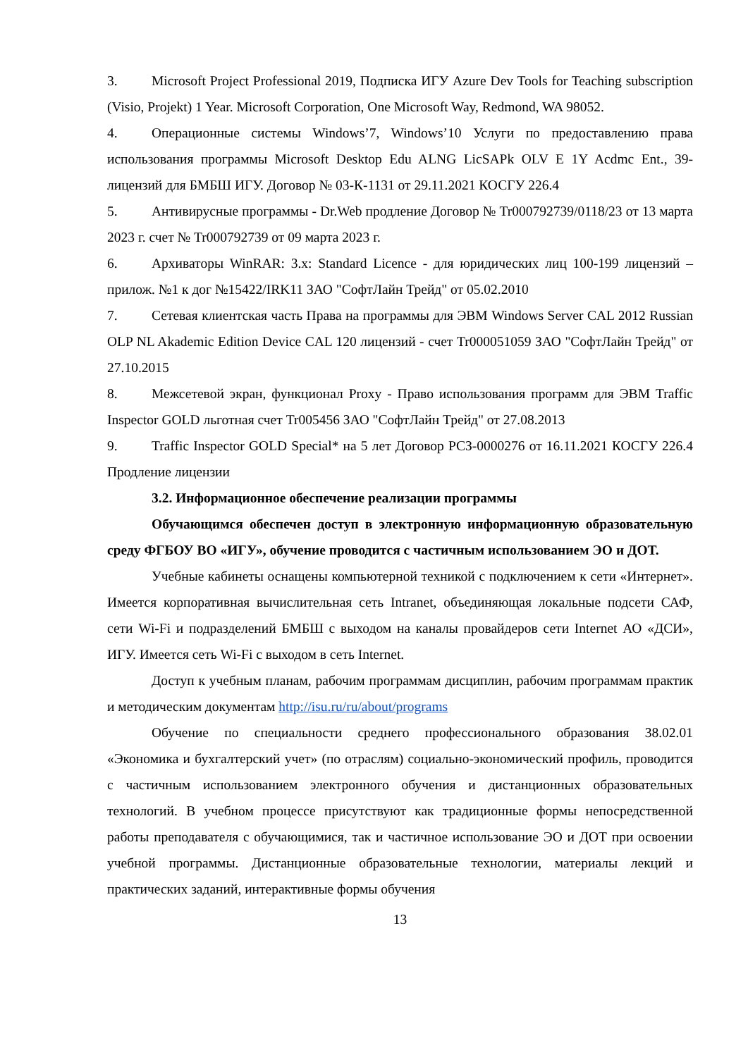3. Microsoft Project Professional 2019, Подписка ИГУ Azure Dev Tools for Teaching subscription (Visio, Projekt) 1 Year. Microsoft Corporation, One Microsoft Way, Redmond, WA 98052.
4. Операционные системы Windows’7, Windows’10 Услуги по предоставлению права использования программы Microsoft Desktop Edu ALNG LicSAPk OLV E 1Y Acdmc Ent., 39-лицензий для БМБШ ИГУ. Договор № 03-К-1131 от 29.11.2021 КОСГУ 226.4
5. Антивирусные программы - Dr.Web продление Договор № Tr000792739/0118/23 от 13 марта 2023 г. счет № Tr000792739 от 09 марта 2023 г.
6. Архиваторы WinRAR: 3.x: Standard Licence - для юридических лиц 100-199 лицензий – прилож. №1 к дог №15422/IRK11 ЗАО "СофтЛайн Трейд" от 05.02.2010
7. Сетевая клиентская часть Права на программы для ЭВМ Windows Server CAL 2012 Russian OLP NL Akademic Edition Device CAL 120 лицензий - счет Tr000051059 ЗАО "СофтЛайн Трейд" от 27.10.2015
8. Межсетевой экран, функционал Proxy - Право использования программ для ЭВМ Traffic Inspector GOLD льготная счет Tr005456 ЗАО "СофтЛайн Трейд" от 27.08.2013
9. Traffic Inspector GOLD Special* на 5 лет Договор РСЗ-0000276 от 16.11.2021 КОСГУ 226.4 Продление лицензии
3.2. Информационное обеспечение реализации программы
Обучающимся обеспечен доступ в электронную информационную образовательную среду ФГБОУ ВО «ИГУ», обучение проводится с частичным использованием ЭО и ДОТ.
Учебные кабинеты оснащены компьютерной техникой с подключением к сети «Интернет». Имеется корпоративная вычислительная сеть Intranet, объединяющая локальные подсети САФ, сети Wi-Fi и подразделений БМБШ с выходом на каналы провайдеров сети Internet АО «ДСИ», ИГУ. Имеется сеть Wi-Fi с выходом в сеть Internet.
Доступ к учебным планам, рабочим программам дисциплин, рабочим программам практик и методическим документам http://isu.ru/ru/about/programs
Обучение по специальности среднего профессионального образования 38.02.01 «Экономика и бухгалтерский учет» (по отраслям) социально-экономический профиль, проводится с частичным использованием электронного обучения и дистанционных образовательных технологий. В учебном процессе присутствуют как традиционные формы непосредственной работы преподавателя с обучающимися, так и частичное использование ЭО и ДОТ при освоении учебной программы. Дистанционные образовательные технологии, материалы лекций и практических заданий, интерактивные формы обучения
13